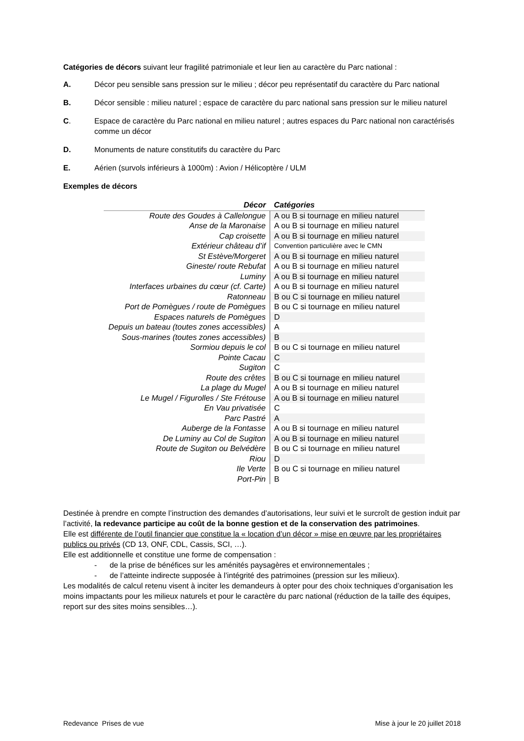Catégories de décors suivant leur fragilité patrimoniale et leur lien au caractère du Parc national :
A. Décor peu sensible sans pression sur le milieu ; décor peu représentatif du caractère du Parc national
B. Décor sensible : milieu naturel ; espace de caractère du parc national sans pression sur le milieu naturel
C. Espace de caractère du Parc national en milieu naturel ; autres espaces du Parc national non caractérisés comme un décor
D. Monuments de nature constitutifs du caractère du Parc
E. Aérien (survols inférieurs à 1000m) : Avion / Hélicoptère / ULM
Exemples de décors
| Décor | Catégories |
| --- | --- |
| Route des Goudes à Callelongue | A ou B si tournage en milieu naturel |
| Anse de la Maronaise | A ou B si tournage en milieu naturel |
| Cap croisette | A ou B si tournage en milieu naturel |
| Extérieur château d’if | Convention particulière avec le CMN |
| St Estève/Morgeret | A ou B si tournage en milieu naturel |
| Gineste/ route Rebufat | A ou B si tournage en milieu naturel |
| Luminy | A ou B si tournage en milieu naturel |
| Interfaces urbaines du cœur (cf. Carte) | A ou B si tournage en milieu naturel |
| Ratonneau | B ou C si tournage en milieu naturel |
| Port de Pomègues / route de Pomègues | B ou C si tournage en milieu naturel |
| Espaces naturels de Pomègues | D |
| Depuis un bateau (toutes zones accessibles) | A |
| Sous-marines (toutes zones accessibles) | B |
| Sormiou depuis le col | B ou C si tournage en milieu naturel |
| Pointe Cacau | C |
| Sugiton | C |
| Route des crêtes | B ou C si tournage en milieu naturel |
| La plage du Mugel | A ou B si tournage en milieu naturel |
| Le Mugel / Figurolles / Ste Frétouse | A ou B si tournage en milieu naturel |
| En Vau privatisée | C |
| Parc Pastré | A |
| Auberge de la Fontasse | A ou B si tournage en milieu naturel |
| De Luminy au Col de Sugiton | A ou B si tournage en milieu naturel |
| Route de Sugiton ou Belvédère | B ou C si tournage en milieu naturel |
| Riou | D |
| Ile Verte | B ou C si tournage en milieu naturel |
| Port-Pin | B |
Destinée à prendre en compte l’instruction des demandes d’autorisations, leur suivi et le surcroît de gestion induit par l’activité, la redevance participe au coût de la bonne gestion et de la conservation des patrimoines.
Elle est différente de l’outil financier que constitue la « location d’un décor » mise en œuvre par les propriétaires publics ou privés (CD 13, ONF, CDL, Cassis, SCI, …).
Elle est additionnelle et constitue une forme de compensation :
- de la prise de bénéfices sur les aménités paysagères et environnementales ;
- de l’atteinte indirecte supposée à l’intégrité des patrimoines (pression sur les milieux).
Les modalités de calcul retenu visent à inciter les demandeurs à opter pour des choix techniques d’organisation les moins impactants pour les milieux naturels et pour le caractère du parc national (réduction de la taille des équipes, report sur des sites moins sensibles…).
Redevance Prises de vue Mise à jour le 20 juillet 2018